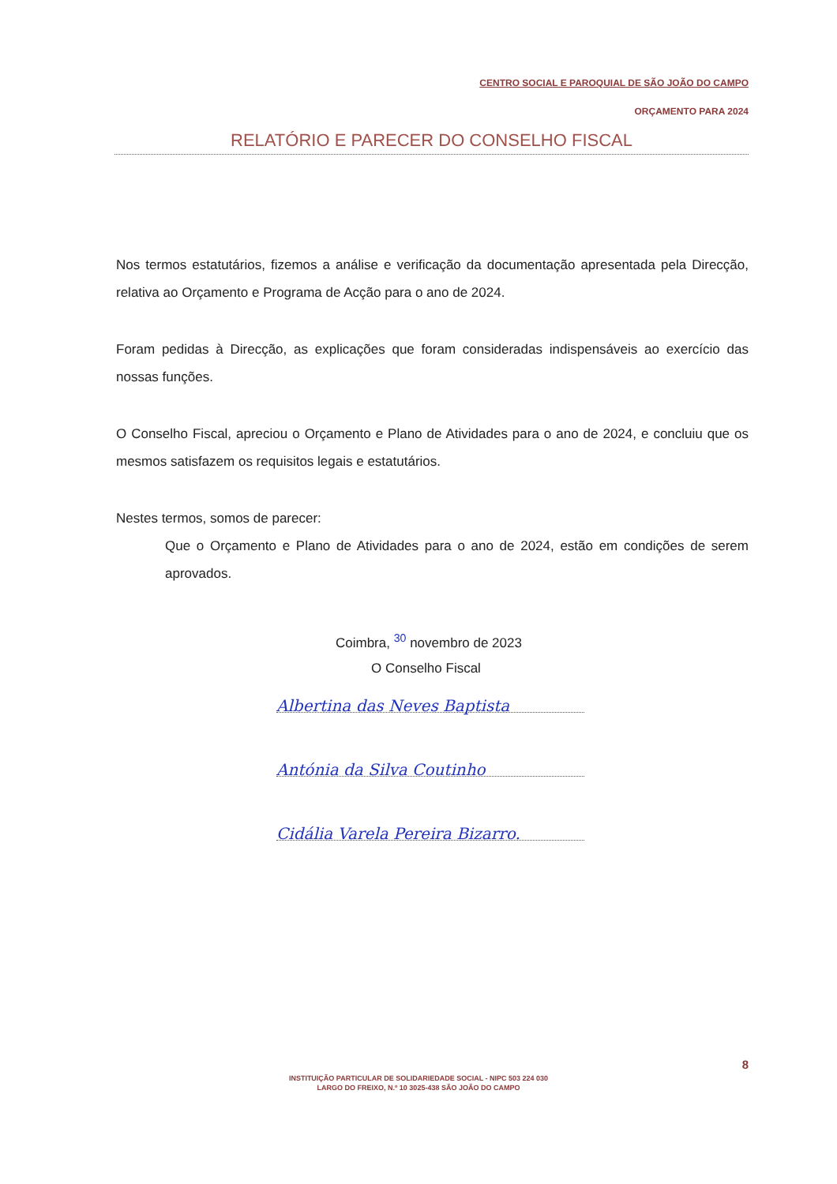CENTRO SOCIAL E PAROQUIAL DE SÃO JOÃO DO CAMPO
ORÇAMENTO PARA 2024
RELATÓRIO E PARECER DO CONSELHO FISCAL
Nos termos estatutários, fizemos a análise e verificação da documentação apresentada pela Direcção, relativa ao Orçamento e Programa de Acção para o ano de 2024.
Foram pedidas à Direcção, as explicações que foram consideradas indispensáveis ao exercício das nossas funções.
O Conselho Fiscal, apreciou o Orçamento e Plano de Atividades para o ano de 2024, e concluiu que os mesmos satisfazem os requisitos legais e estatutários.
Nestes termos, somos de parecer:
Que o Orçamento e Plano de Atividades para o ano de 2024, estão em condições de serem aprovados.
Coimbra, <sup>30</sup> novembro de 2023
O Conselho Fiscal
Albertina das Neves Baptista
Antónia da Silva Coutinho
Cidália Varela Pereira Bizarro.
8
INSTITUIÇÃO PARTICULAR DE SOLIDARIEDADE SOCIAL - NIPC 503 224 030
LARGO DO FREIXO, N.º 10 3025-438 SÃO JOÃO DO CAMPO